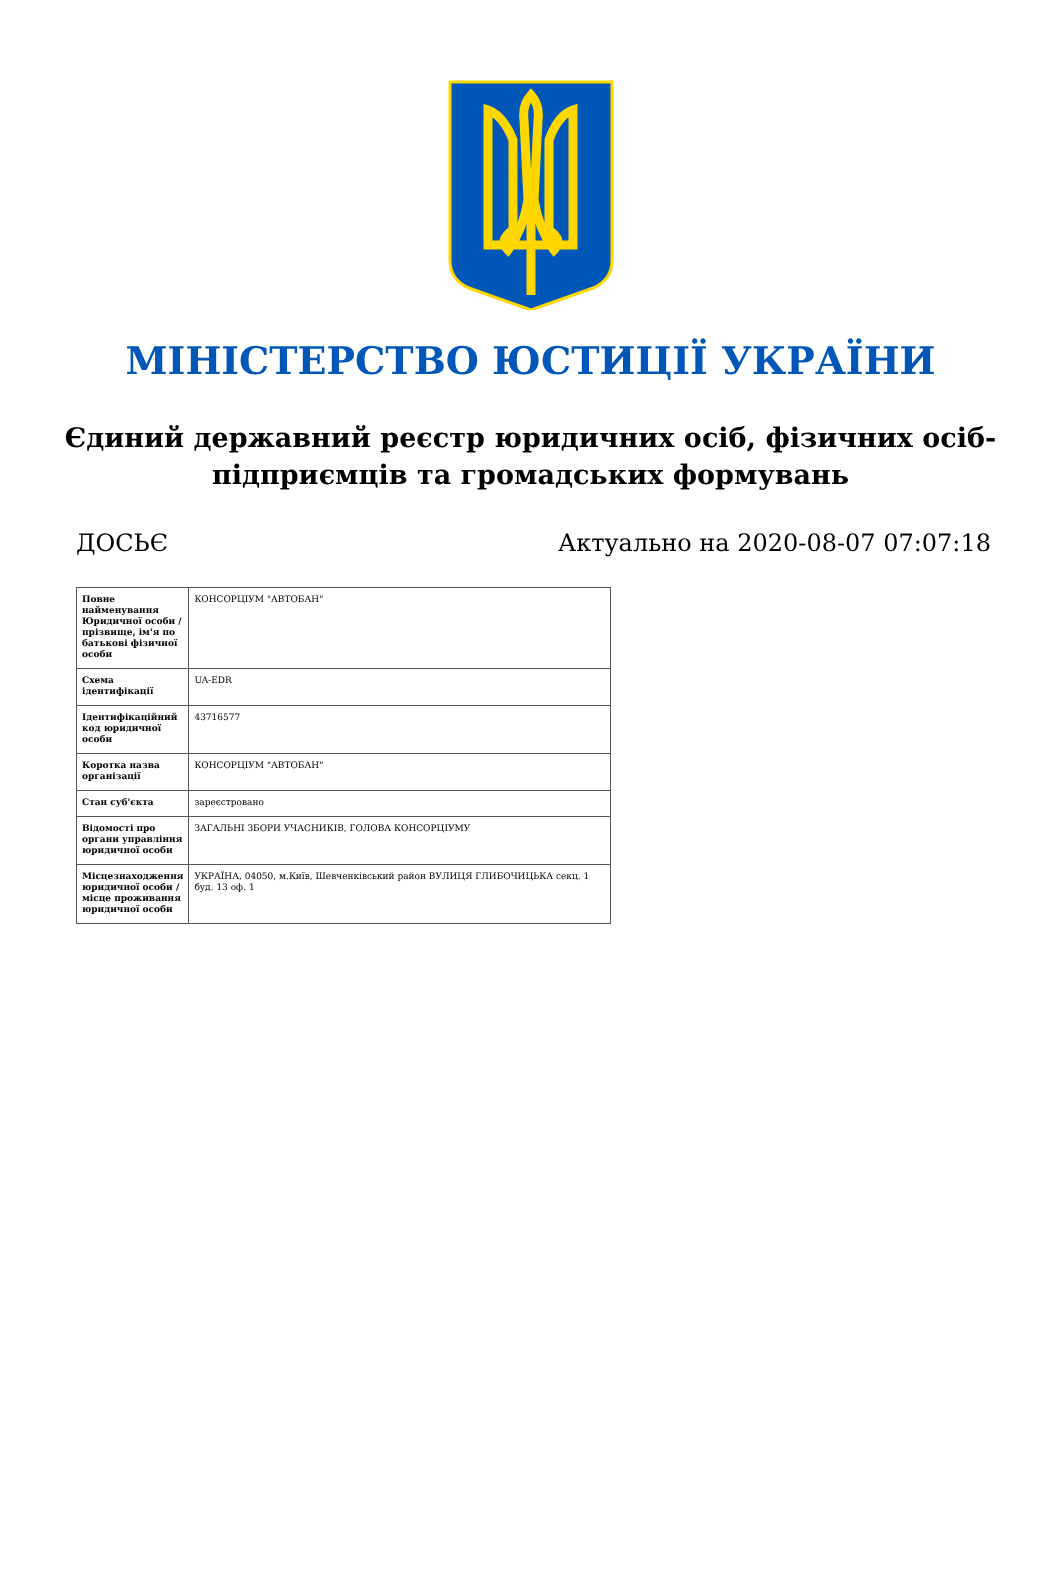МІНІСТЕРСТВО ЮСТИЦІЇ УКРАЇНИ
Єдиний державний реєстр юридичних осіб, фізичних осіб-підприємців та громадських формувань
ДОСЬЄ Актуально на 2020-08-07 07:07:18
| Повне найменування Юридичної особи / прізвище, ім'я по батькові фізичної особи | КОНСОРЦІУМ "АВТОБАН" |
| Схема ідентифікації | UA-EDR |
| Ідентифікаційний код юридичної особи | 43716577 |
| Коротка назва організації | КОНСОРЦІУМ "АВТОБАН" |
| Стан суб'єкта | зареєстровано |
| Відомості про органи управління юридичної особи | ЗАГАЛЬНІ ЗБОРИ УЧАСНИКІВ, ГОЛОВА КОНСОРЦІУМУ |
| Місцезнаходження юридичної особи / місце проживання юридичної особи | УКРАЇНА, 04050, м.Київ, Шевченківський район ВУЛИЦЯ ГЛИБОЧИЦЬКА секц. 1 буд. 13 оф. 1 |